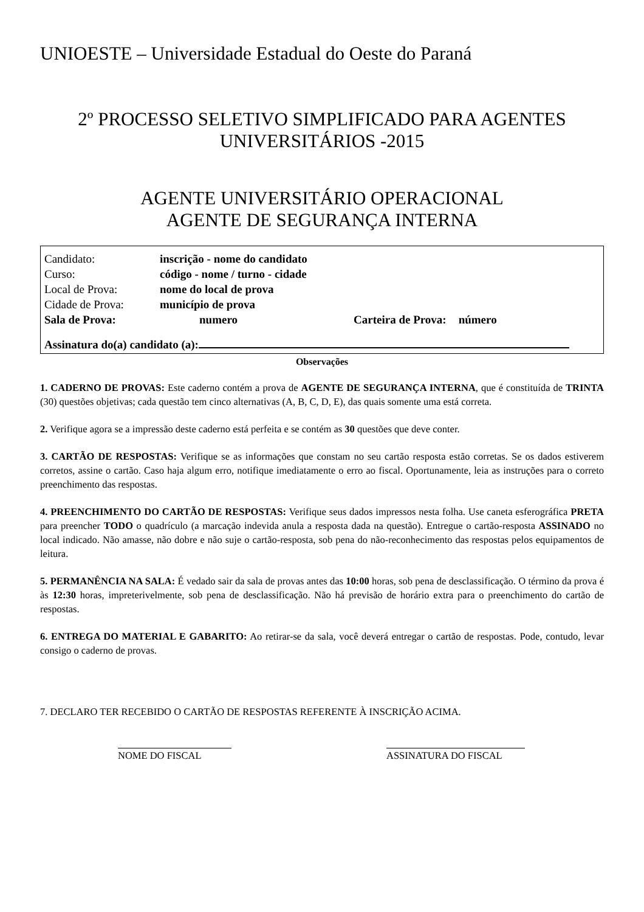UNIOESTE – Universidade Estadual do Oeste do Paraná
2º PROCESSO SELETIVO SIMPLIFICADO PARA AGENTES UNIVERSITÁRIOS -2015
AGENTE UNIVERSITÁRIO OPERACIONAL
AGENTE DE SEGURANÇA INTERNA
| Candidato: | inscrição - nome do candidato | | |
| Curso: | código - nome / turno - cidade | | |
| Local de Prova: | nome do local de prova | | |
| Cidade de Prova: | município de prova | | |
| Sala de Prova: | numero | Carteira de Prova: | número |
Assinatura do(a) candidato (a):
Observações
1. CADERNO DE PROVAS: Este caderno contém a prova de AGENTE DE SEGURANÇA INTERNA, que é constituída de TRINTA (30) questões objetivas; cada questão tem cinco alternativas (A, B, C, D, E), das quais somente uma está correta.
2. Verifique agora se a impressão deste caderno está perfeita e se contém as 30 questões que deve conter.
3. CARTÃO DE RESPOSTAS: Verifique se as informações que constam no seu cartão resposta estão corretas. Se os dados estiverem corretos, assine o cartão. Caso haja algum erro, notifique imediatamente o erro ao fiscal. Oportunamente, leia as instruções para o correto preenchimento das respostas.
4. PREENCHIMENTO DO CARTÃO DE RESPOSTAS: Verifique seus dados impressos nesta folha. Use caneta esferográfica PRETA para preencher TODO o quadrículo (a marcação indevida anula a resposta dada na questão). Entregue o cartão-resposta ASSINADO no local indicado. Não amasse, não dobre e não suje o cartão-resposta, sob pena do não-reconhecimento das respostas pelos equipamentos de leitura.
5. PERMANÊNCIA NA SALA: É vedado sair da sala de provas antes das 10:00 horas, sob pena de desclassificação. O término da prova é às 12:30 horas, impreterivelmente, sob pena de desclassificação. Não há previsão de horário extra para o preenchimento do cartão de respostas.
6. ENTREGA DO MATERIAL E GABARITO: Ao retirar-se da sala, você deverá entregar o cartão de respostas. Pode, contudo, levar consigo o caderno de provas.
7. DECLARO TER RECEBIDO O CARTÃO DE RESPOSTAS REFERENTE À INSCRIÇÃO ACIMA.
NOME DO FISCAL ASSINATURA DO FISCAL